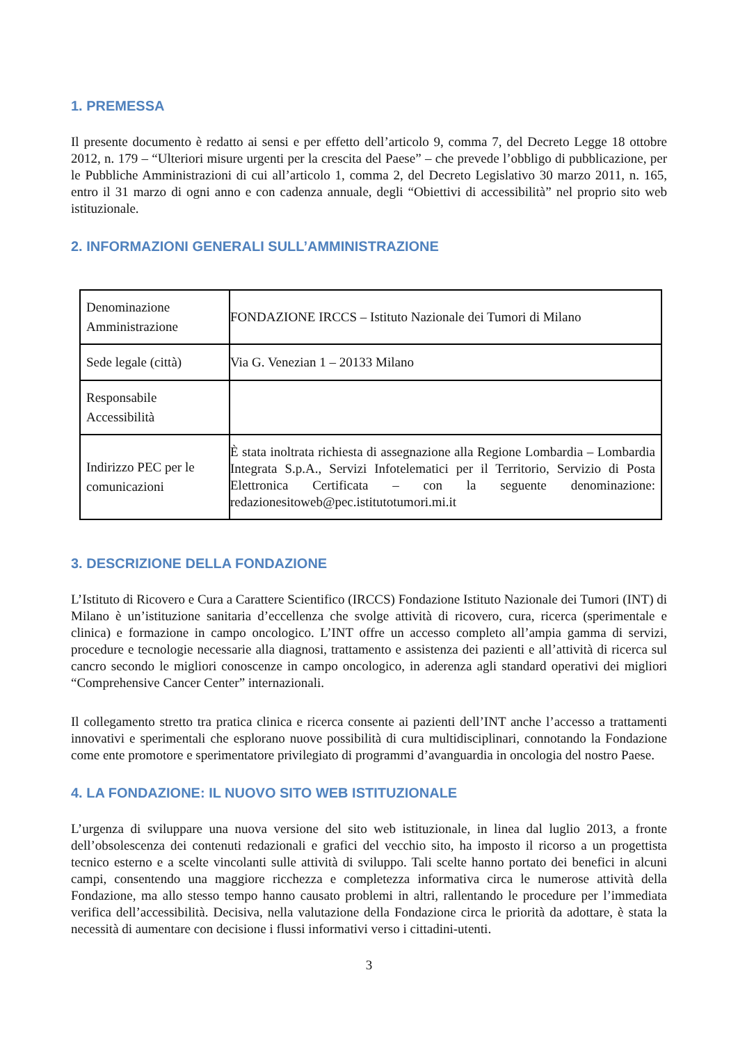1. PREMESSA
Il presente documento è redatto ai sensi e per effetto dell’articolo 9, comma 7, del Decreto Legge 18 ottobre 2012, n. 179 – “Ulteriori misure urgenti per la crescita del Paese” – che prevede l’obbligo di pubblicazione, per le Pubbliche Amministrazioni di cui all’articolo 1, comma 2, del Decreto Legislativo 30 marzo 2011, n. 165, entro il 31 marzo di ogni anno e con cadenza annuale, degli “Obiettivi di accessibilità” nel proprio sito web istituzionale.
2. INFORMAZIONI GENERALI SULL’AMMINISTRAZIONE
| Denominazione Amministrazione | FONDAZIONE IRCCS – Istituto Nazionale dei Tumori di Milano |
| Sede legale (città) | Via G. Venezian 1 – 20133 Milano |
| Responsabile Accessibilità | |
| Indirizzo PEC per le comunicazioni | È stata inoltrata richiesta di assegnazione alla Regione Lombardia – Lombardia Integrata S.p.A., Servizi Infotelematici per il Territorio, Servizio di Posta Elettronica Certificata – con la seguente denominazione: redazionesitoweb@pec.istitutotumori.mi.it |
3. DESCRIZIONE DELLA FONDAZIONE
L’Istituto di Ricovero e Cura a Carattere Scientifico (IRCCS) Fondazione Istituto Nazionale dei Tumori (INT) di Milano è un’istituzione sanitaria d’eccellenza che svolge attività di ricovero, cura, ricerca (sperimentale e clinica) e formazione in campo oncologico. L’INT offre un accesso completo all’ampia gamma di servizi, procedure e tecnologie necessarie alla diagnosi, trattamento e assistenza dei pazienti e all’attività di ricerca sul cancro secondo le migliori conoscenze in campo oncologico, in aderenza agli standard operativi dei migliori “Comprehensive Cancer Center” internazionali.
Il collegamento stretto tra pratica clinica e ricerca consente ai pazienti dell’INT anche l’accesso a trattamenti innovativi e sperimentali che esplorano nuove possibilità di cura multidisciplinari, connotando la Fondazione come ente promotore e sperimentatore privilegiato di programmi d’avanguardia in oncologia del nostro Paese.
4. LA FONDAZIONE: IL NUOVO SITO WEB ISTITUZIONALE
L’urgenza di sviluppare una nuova versione del sito web istituzionale, in linea dal luglio 2013, a fronte dell’obsolescenza dei contenuti redazionali e grafici del vecchio sito, ha imposto il ricorso a un progettista tecnico esterno e a scelte vincolanti sulle attività di sviluppo. Tali scelte hanno portato dei benefici in alcuni campi, consentendo una maggiore ricchezza e completezza informativa circa le numerose attività della Fondazione, ma allo stesso tempo hanno causato problemi in altri, rallentando le procedure per l’immediata verifica dell’accessibilità. Decisiva, nella valutazione della Fondazione circa le priorità da adottare, è stata la necessità di aumentare con decisione i flussi informativi verso i cittadini-utenti.
3